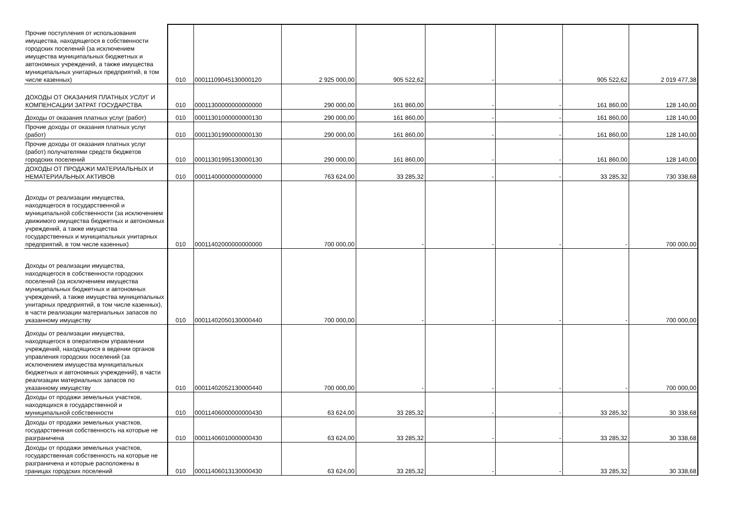| Прочие поступления от использования имущества, находящегося в собственности городских поселений (за исключением имущества муниципальных бюджетных и автономных учреждений, а также имущества муниципальных унитарных предприятий, в том числе казенных) | 010 | 00011109045130000120 | 2 925 000,00 | 905 522,62 | - | - | 905 522,62 | 2 019 477,38 |
| ДОХОДЫ ОТ ОКАЗАНИЯ ПЛАТНЫХ УСЛУГ И КОМПЕНСАЦИИ ЗАТРАТ ГОСУДАРСТВА | 010 | 00011300000000000000 | 290 000,00 | 161 860,00 | - | - | 161 860,00 | 128 140,00 |
| Доходы от оказания платных услуг (работ) | 010 | 00011301000000000130 | 290 000,00 | 161 860,00 | - | - | 161 860,00 | 128 140,00 |
| Прочие доходы от оказания платных услуг (работ) | 010 | 00011301990000000130 | 290 000,00 | 161 860,00 | - | - | 161 860,00 | 128 140,00 |
| Прочие доходы от оказания платных услуг (работ) получателями средств бюджетов городских поселений | 010 | 00011301995130000130 | 290 000,00 | 161 860,00 | - | - | 161 860,00 | 128 140,00 |
| ДОХОДЫ ОТ ПРОДАЖИ МАТЕРИАЛЬНЫХ И НЕМАТЕРИАЛЬНЫХ АКТИВОВ | 010 | 00011400000000000000 | 763 624,00 | 33 285,32 | - | - | 33 285,32 | 730 338,68 |
| Доходы от реализации имущества, находящегося в государственной и муниципальной собственности (за исключением движимого имущества бюджетных и автономных учреждений, а также имущества государственных и муниципальных унитарных предприятий, в том числе казенных) | 010 | 00011402000000000000 | 700 000,00 | - | - | - | - | 700 000,00 |
| Доходы от реализации имущества, находящегося в собственности городских поселений (за исключением имущества муниципальных бюджетных и автономных учреждений, а также имущества муниципальных унитарных предприятий, в том числе казенных), в части реализации материальных запасов по указанному имуществу | 010 | 00011402050130000440 | 700 000,00 | - | - | - | - | 700 000,00 |
| Доходы от реализации имущества, находящегося в оперативном управлении учреждений, находящихся в ведении органов управления городских поселений (за исключением имущества муниципальных бюджетных и автономных учреждений), в части реализации материальных запасов по указанному имуществу | 010 | 00011402052130000440 | 700 000,00 | - | - | - | - | 700 000,00 |
| Доходы от продажи земельных участков, находящихся в государственной и муниципальной собственности | 010 | 00011406000000000430 | 63 624,00 | 33 285,32 | - | - | 33 285,32 | 30 338,68 |
| Доходы от продажи земельных участков, государственная собственность на которые не разграничена | 010 | 00011406010000000430 | 63 624,00 | 33 285,32 | - | - | 33 285,32 | 30 338,68 |
| Доходы от продажи земельных участков, государственная собственность на которые не разграничена и которые расположены в границах городских поселений | 010 | 00011406013130000430 | 63 624,00 | 33 285,32 | - | - | 33 285,32 | 30 338,68 |